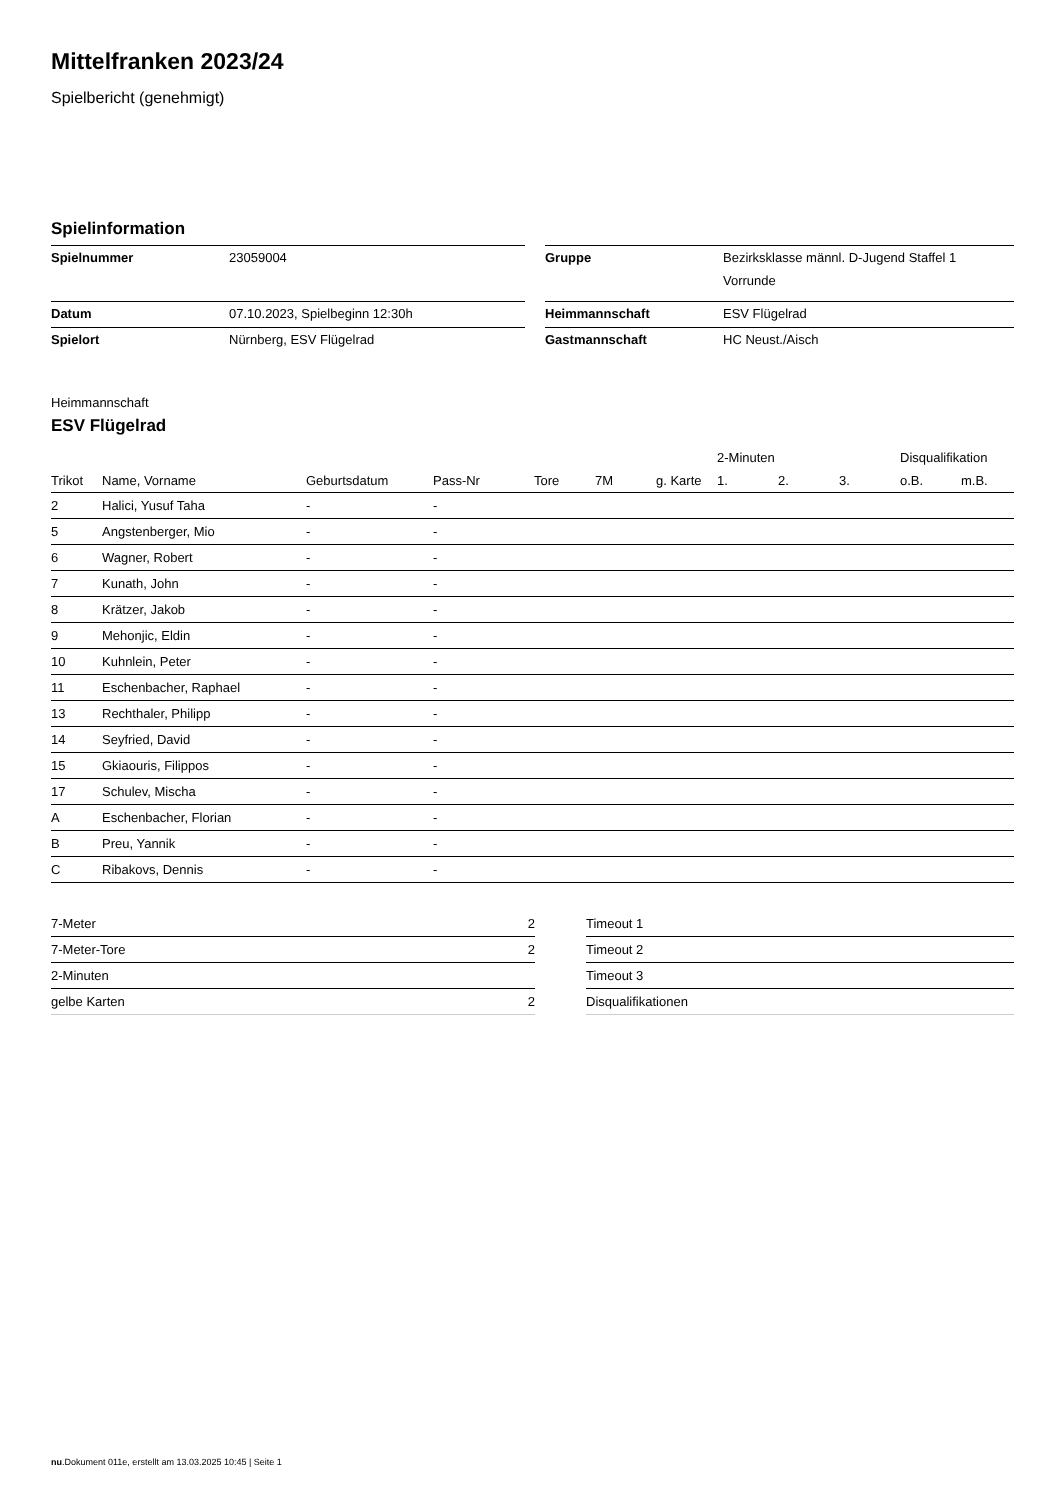Mittelfranken 2023/24
Spielbericht (genehmigt)
Spielinformation
| Spielnummer | 23059004 | | Gruppe | Bezirksklasse männl. D-Jugend Staffel 1 Vorrunde |
| Datum | 07.10.2023, Spielbeginn 12:30h | | Heimmannschaft | ESV Flügelrad |
| Spielort | Nürnberg, ESV Flügelrad | | Gastmannschaft | HC Neust./Aisch |
Heimmannschaft
ESV Flügelrad
| | | | | | | | 2-Minuten | | | Disqualifikation | |
| --- | --- | --- | --- | --- | --- | --- | --- | --- | --- | --- | --- |
| Trikot | Name, Vorname | Geburtsdatum | Pass-Nr | Tore | 7M | g. Karte | 1. | 2. | 3. | o.B. | m.B. |
| 2 | Halici, Yusuf Taha | - | - | | | | | | | | |
| 5 | Angstenberger, Mio | - | - | | | | | | | | |
| 6 | Wagner, Robert | - | - | | | | | | | | |
| 7 | Kunath, John | - | - | | | | | | | | |
| 8 | Krätzer, Jakob | - | - | | | | | | | | |
| 9 | Mehonjic, Eldin | - | - | | | | | | | | |
| 10 | Kuhnlein, Peter | - | - | | | | | | | | |
| 11 | Eschenbacher, Raphael | - | - | | | | | | | | |
| 13 | Rechthaler, Philipp | - | - | | | | | | | | |
| 14 | Seyfried, David | - | - | | | | | | | | |
| 15 | Gkiaouris, Filippos | - | - | | | | | | | | |
| 17 | Schulev, Mischa | - | - | | | | | | | | |
| A | Eschenbacher, Florian | - | - | | | | | | | | |
| B | Preu, Yannik | - | - | | | | | | | | |
| C | Ribakovs, Dennis | - | - | | | | | | | | |
| 7-Meter | 2 |
| 7-Meter-Tore | 2 |
| 2-Minuten | |
| gelbe Karten | 2 |
| Timeout 1 |
| Timeout 2 |
| Timeout 3 |
| Disqualifikationen |
nu.Dokument 011e, erstellt am 13.03.2025 10:45 | Seite 1